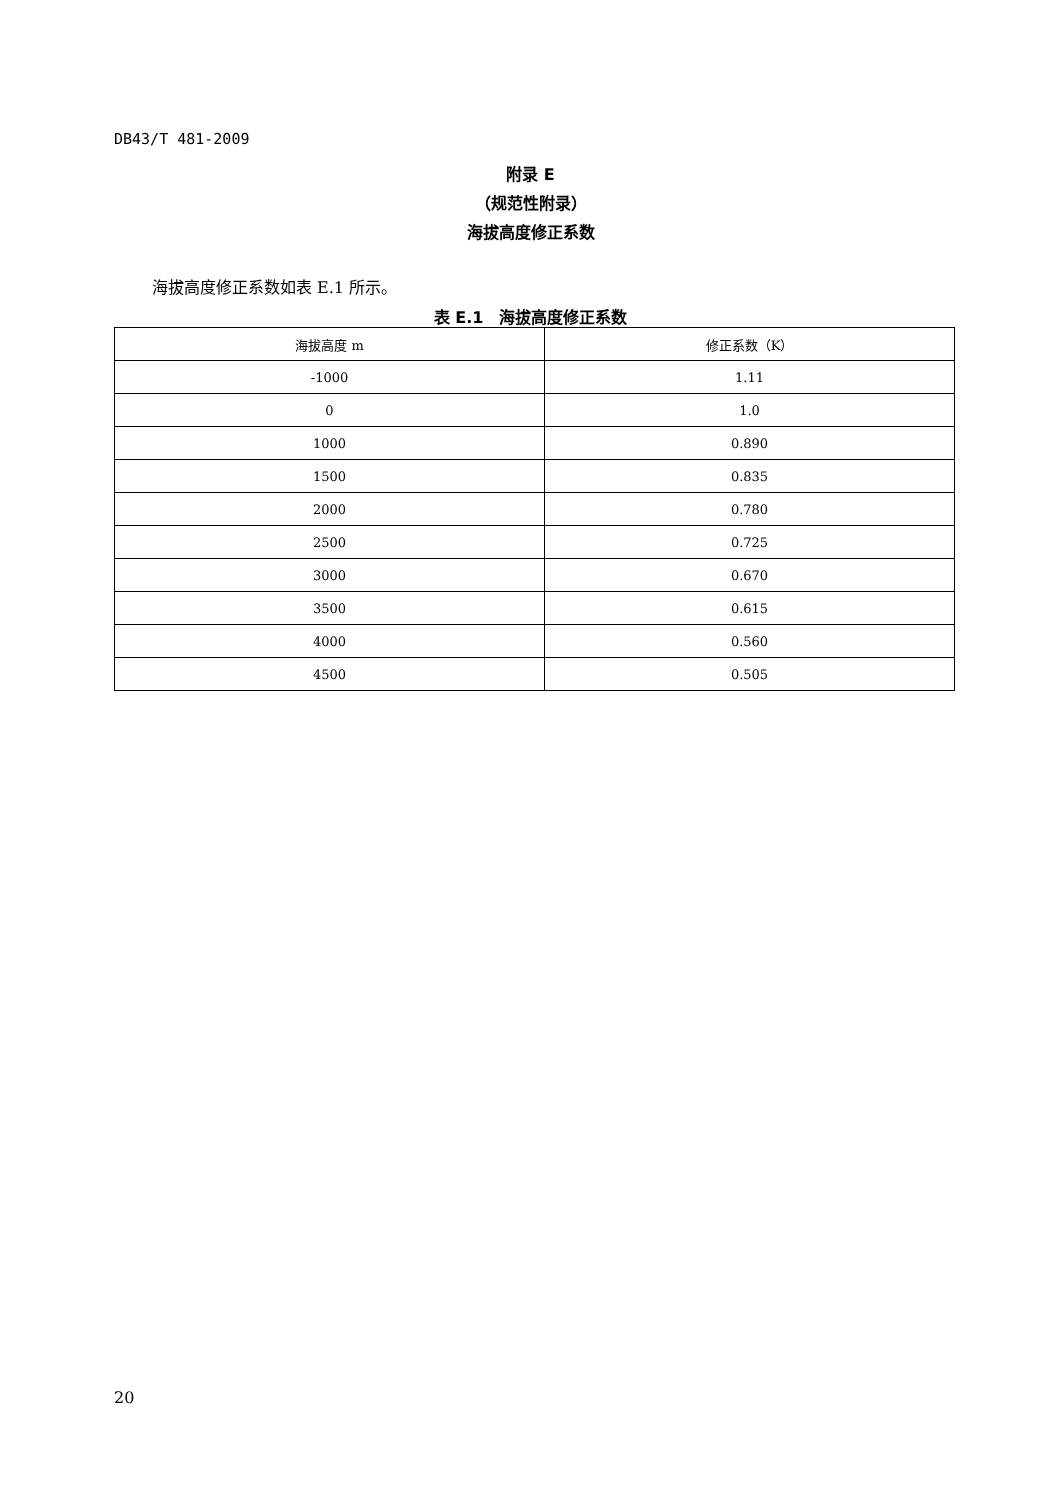DB43/T 481-2009
附录 E
（规范性附录）
海拔高度修正系数
海拔高度修正系数如表 E.1 所示。
表 E.1　海拔高度修正系数
| 海拔高度 m | 修正系数（K） |
| --- | --- |
| -1000 | 1.11 |
| 0 | 1.0 |
| 1000 | 0.890 |
| 1500 | 0.835 |
| 2000 | 0.780 |
| 2500 | 0.725 |
| 3000 | 0.670 |
| 3500 | 0.615 |
| 4000 | 0.560 |
| 4500 | 0.505 |
20